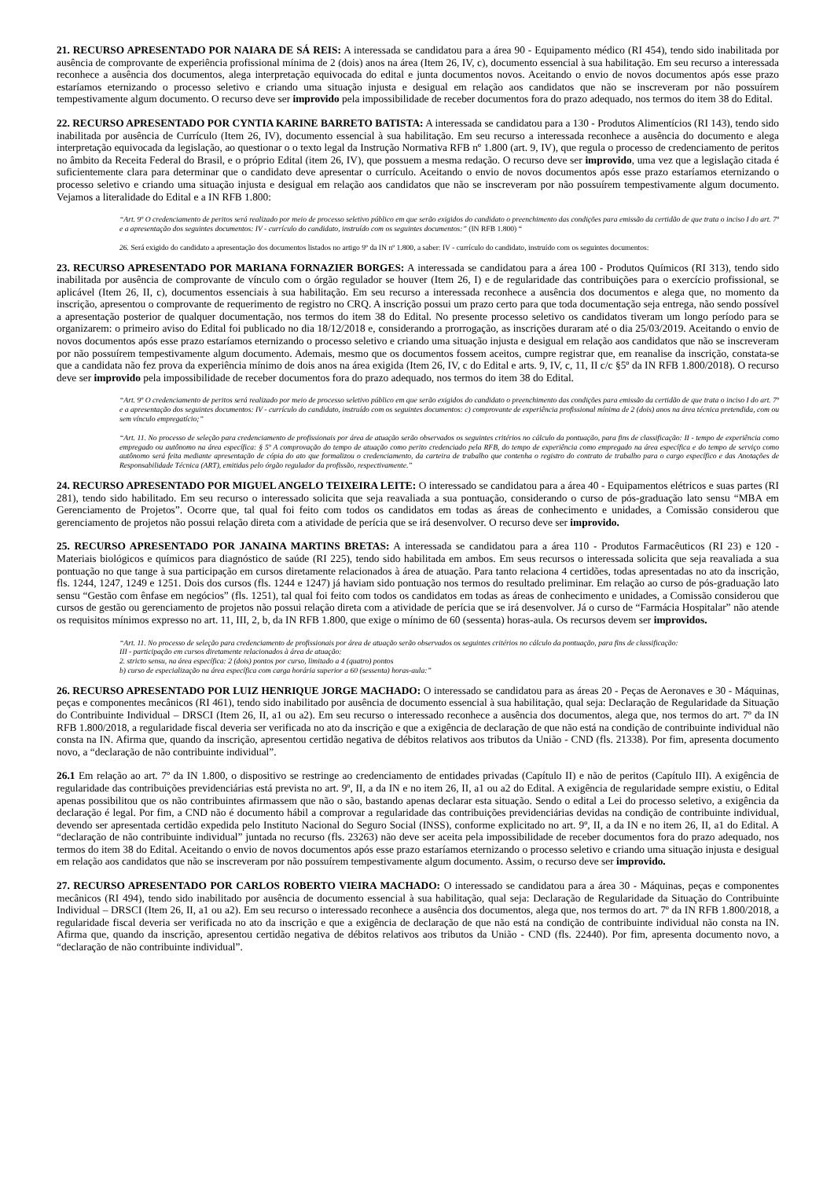21. RECURSO APRESENTADO POR NAIARA DE SÁ REIS: A interessada se candidatou para a área 90 - Equipamento médico (RI 454), tendo sido inabilitada por ausência de comprovante de experiência profissional mínima de 2 (dois) anos na área (Item 26, IV, c), documento essencial à sua habilitação. Em seu recurso a interessada reconhece a ausência dos documentos, alega interpretação equivocada do edital e junta documentos novos. Aceitando o envio de novos documentos após esse prazo estaríamos eternizando o processo seletivo e criando uma situação injusta e desigual em relação aos candidatos que não se inscreveram por não possuírem tempestivamente algum documento. O recurso deve ser improvido pela impossibilidade de receber documentos fora do prazo adequado, nos termos do item 38 do Edital.
22. RECURSO APRESENTADO POR CYNTIA KARINE BARRETO BATISTA: A interessada se candidatou para a 130 - Produtos Alimentícios (RI 143), tendo sido inabilitada por ausência de Currículo (Item 26, IV), documento essencial à sua habilitação. Em seu recurso a interessada reconhece a ausência do documento e alega interpretação equivocada da legislação, ao questionar o o texto legal da Instrução Normativa RFB nº 1.800 (art. 9, IV), que regula o processo de credenciamento de peritos no âmbito da Receita Federal do Brasil, e o próprio Edital (item 26, IV), que possuem a mesma redação. O recurso deve ser improvido, uma vez que a legislação citada é suficientemente clara para determinar que o candidato deve apresentar o currículo. Aceitando o envio de novos documentos após esse prazo estaríamos eternizando o processo seletivo e criando uma situação injusta e desigual em relação aos candidatos que não se inscreveram por não possuírem tempestivamente algum documento. Vejamos a literalidade do Edital e a IN RFB 1.800:
“Art. 9º O credenciamento de peritos será realizado por meio de processo seletivo público em que serão exigidos do candidato o preenchimento das condições para emissão da certidão de que trata o inciso I do art. 7º e a apresentação dos seguintes documentos: IV - currículo do candidato, instruído com os seguintes documentos:” (IN RFB 1.800) “
26. Será exigido do candidato a apresentação dos documentos listados no artigo 9º da IN nº 1.800, a saber: IV - currículo do candidato, instruído com os seguintes documentos:
23. RECURSO APRESENTADO POR MARIANA FORNAZIER BORGES: A interessada se candidatou para a área 100 - Produtos Químicos (RI 313), tendo sido inabilitada por ausência de comprovante de vínculo com o órgão regulador se houver (Item 26, I) e de regularidade das contribuições para o exercício profissional, se aplicável (Item 26, II, c), documentos essenciais à sua habilitação. Em seu recurso a interessada reconhece a ausência dos documentos e alega que, no momento da inscrição, apresentou o comprovante de requerimento de registro no CRQ. A inscrição possui um prazo certo para que toda documentação seja entrega, não sendo possível a apresentação posterior de qualquer documentação, nos termos do item 38 do Edital. No presente processo seletivo os candidatos tiveram um longo período para se organizarem: o primeiro aviso do Edital foi publicado no dia 18/12/2018 e, considerando a prorrogação, as inscrições duraram até o dia 25/03/2019. Aceitando o envio de novos documentos após esse prazo estaríamos eternizando o processo seletivo e criando uma situação injusta e desigual em relação aos candidatos que não se inscreveram por não possuírem tempestivamente algum documento. Ademais, mesmo que os documentos fossem aceitos, cumpre registrar que, em reanalise da inscrição, constata-se que a candidata não fez prova da experiência mínimo de dois anos na área exigida (Item 26, IV, c do Edital e arts. 9, IV, c, 11, II c/c §5º da IN RFB 1.800/2018). O recurso deve ser improvido pela impossibilidade de receber documentos fora do prazo adequado, nos termos do item 38 do Edital.
“Art. 9º O credenciamento de peritos será realizado por meio de processo seletivo público em que serão exigidos do candidato o preenchimento das condições para emissão da certidão de que trata o inciso I do art. 7º e a apresentação dos seguintes documentos: IV - currículo do candidato, instruído com os seguintes documentos: c) comprovante de experiência profissional mínima de 2 (dois) anos na área técnica pretendida, com ou sem vínculo empregatício;”
“Art. 11. No processo de seleção para credenciamento de profissionais por área de atuação serão observados os seguintes critérios no cálculo da pontuação, para fins de classificação: II - tempo de experiência como empregado ou autônomo na área específica: § 5º A comprovação do tempo de atuação como perito credenciado pela RFB, do tempo de experiência como empregado na área específica e do tempo de serviço como autônomo será feita mediante apresentação de cópia do ato que formalizou o credenciamento, da carteira de trabalho que contenha o registro do contrato de trabalho para o cargo específico e das Anotações de Responsabilidade Técnica (ART), emitidas pelo órgão regulador da profissão, respectivamente.”
24. RECURSO APRESENTADO POR MIGUEL ANGELO TEIXEIRA LEITE: O interessado se candidatou para a área 40 - Equipamentos elétricos e suas partes (RI 281), tendo sido habilitado. Em seu recurso o interessado solicita que seja reavaliada a sua pontuação, considerando o curso de pós-graduação lato sensu “MBA em Gerenciamento de Projetos”. Ocorre que, tal qual foi feito com todos os candidatos em todas as áreas de conhecimento e unidades, a Comissão considerou que gerenciamento de projetos não possui relação direta com a atividade de perícia que se irá desenvolver. O recurso deve ser improvido.
25. RECURSO APRESENTADO POR JANAINA MARTINS BRETAS: A interessada se candidatou para a área 110 - Produtos Farmacêuticos (RI 23) e 120 - Materiais biológicos e químicos para diagnóstico de saúde (RI 225), tendo sido habilitada em ambos. Em seus recursos o interessada solicita que seja reavaliada a sua pontuação no que tange à sua participação em cursos diretamente relacionados à área de atuação. Para tanto relaciona 4 certidões, todas apresentadas no ato da inscrição, fls. 1244, 1247, 1249 e 1251. Dois dos cursos (fls. 1244 e 1247) já haviam sido pontuação nos termos do resultado preliminar. Em relação ao curso de pós-graduação lato sensu “Gestão com ênfase em negócios” (fls. 1251), tal qual foi feito com todos os candidatos em todas as áreas de conhecimento e unidades, a Comissão considerou que cursos de gestão ou gerenciamento de projetos não possui relação direta com a atividade de perícia que se irá desenvolver. Já o curso de “Farmácia Hospitalar” não atende os requisitos mínimos expresso no art. 11, III, 2, b, da IN RFB 1.800, que exige o mínimo de 60 (sessenta) horas-aula. Os recursos devem ser improvidos.
“Art. 11. No processo de seleção para credenciamento de profissionais por área de atuação serão observados os seguintes critérios no cálculo da pontuação, para fins de classificação:
III - participação em cursos diretamente relacionados à área de atuação:
2. stricto sensu, na área específica: 2 (dois) pontos por curso, limitado a 4 (quatro) pontos
b) curso de especialização na área específica com carga horária superior a 60 (sessenta) horas-aula:”
26. RECURSO APRESENTADO POR LUIZ HENRIQUE JORGE MACHADO: O interessado se candidatou para as áreas 20 - Peças de Aeronaves e 30 - Máquinas, peças e componentes mecânicos (RI 461), tendo sido inabilitado por ausência de documento essencial à sua habilitação, qual seja: Declaração de Regularidade da Situação do Contribuinte Individual – DRSCI (Item 26, II, a1 ou a2). Em seu recurso o interessado reconhece a ausência dos documentos, alega que, nos termos do art. 7º da IN RFB 1.800/2018, a regularidade fiscal deveria ser verificada no ato da inscrição e que a exigência de declaração de que não está na condição de contribuinte individual não consta na IN. Afirma que, quando da inscrição, apresentou certidão negativa de débitos relativos aos tributos da União - CND (fls. 21338). Por fim, apresenta documento novo, a “declaração de não contribuinte individual”.
26.1 Em relação ao art. 7º da IN 1.800, o dispositivo se restringe ao credenciamento de entidades privadas (Capítulo II) e não de peritos (Capítulo III). A exigência de regularidade das contribuições previdenciárias está prevista no art. 9º, II, a da IN e no item 26, II, a1 ou a2 do Edital. A exigência de regularidade sempre existiu, o Edital apenas possibilitou que os não contribuintes afirmassem que não o são, bastando apenas declarar esta situação. Sendo o edital a Lei do processo seletivo, a exigência da declaração é legal. Por fim, a CND não é documento hábil a comprovar a regularidade das contribuições previdenciárias devidas na condição de contribuinte individual, devendo ser apresentada certidão expedida pelo Instituto Nacional do Seguro Social (INSS), conforme explicitado no art. 9º, II, a da IN e no item 26, II, a1 do Edital. A “declaração de não contribuinte individual” juntada no recurso (fls. 23263) não deve ser aceita pela impossibilidade de receber documentos fora do prazo adequado, nos termos do item 38 do Edital. Aceitando o envio de novos documentos após esse prazo estaríamos eternizando o processo seletivo e criando uma situação injusta e desigual em relação aos candidatos que não se inscreveram por não possuírem tempestivamente algum documento. Assim, o recurso deve ser improvido.
27. RECURSO APRESENTADO POR CARLOS ROBERTO VIEIRA MACHADO: O interessado se candidatou para a área 30 - Máquinas, peças e componentes mecânicos (RI 494), tendo sido inabilitado por ausência de documento essencial à sua habilitação, qual seja: Declaração de Regularidade da Situação do Contribuinte Individual – DRSCI (Item 26, II, a1 ou a2). Em seu recurso o interessado reconhece a ausência dos documentos, alega que, nos termos do art. 7º da IN RFB 1.800/2018, a regularidade fiscal deveria ser verificada no ato da inscrição e que a exigência de declaração de que não está na condição de contribuinte individual não consta na IN. Afirma que, quando da inscrição, apresentou certidão negativa de débitos relativos aos tributos da União - CND (fls. 22440). Por fim, apresenta documento novo, a “declaração de não contribuinte individual”.